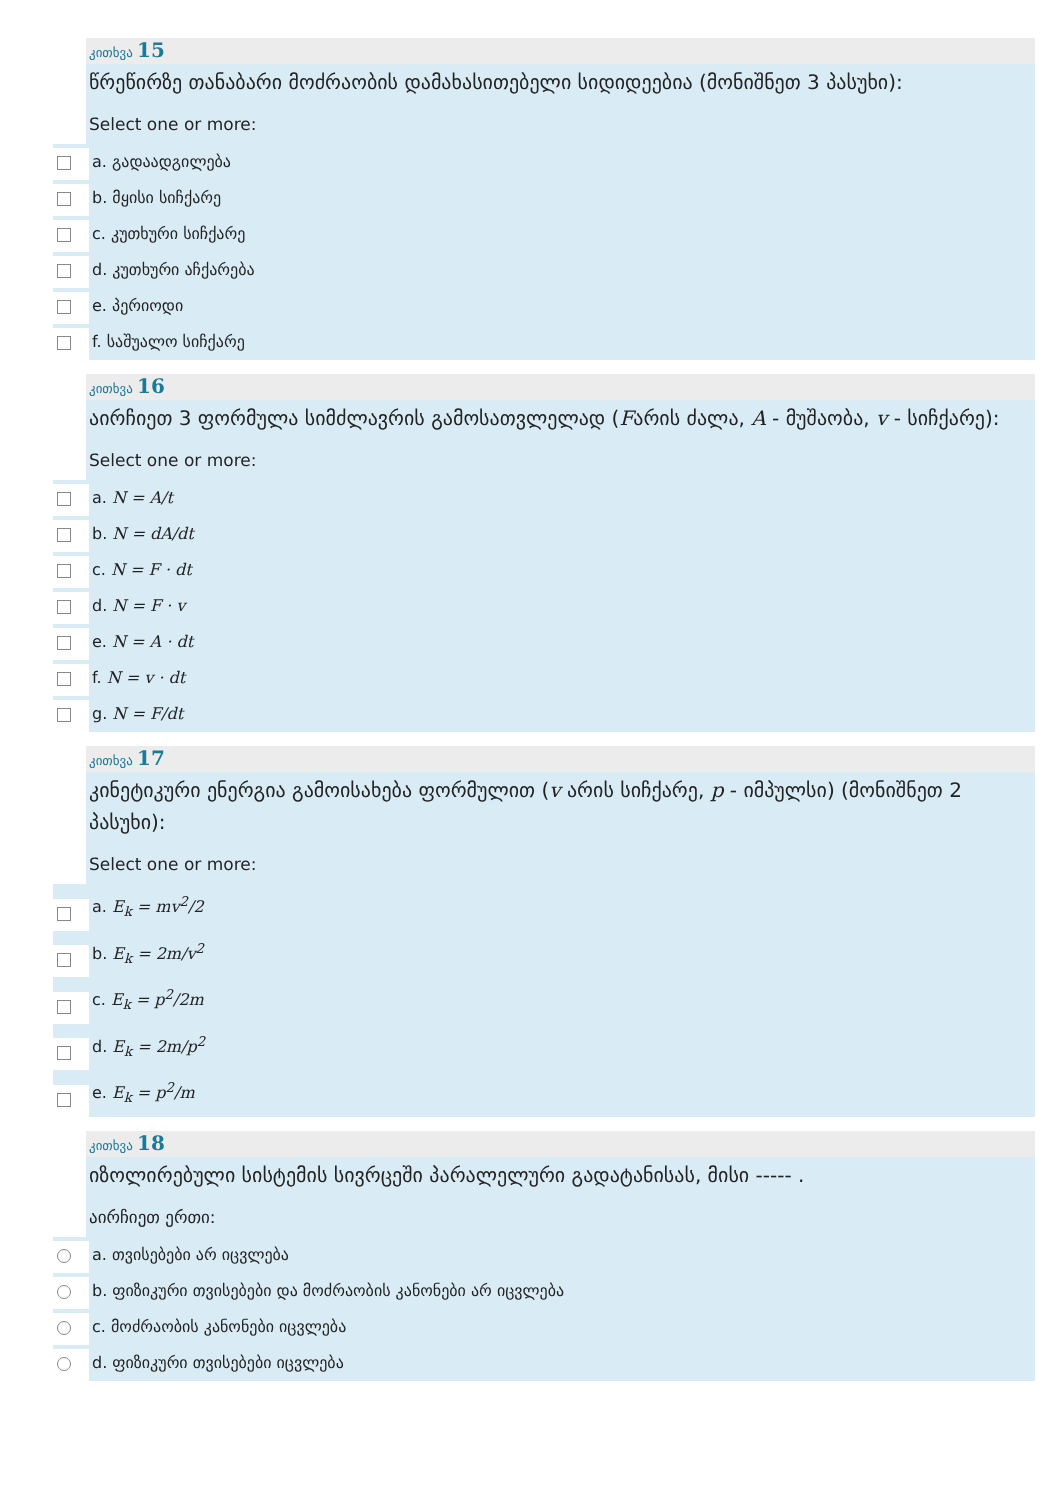კითხვა 15
წრეწირზე თანაბარი მოძრაობის დამახასითებელი სიდიდეებია (მონიშნეთ 3 პასუხი):
Select one or more:
a. გადაადგილება
b. მყისი სიჩქარე
c. კუთხური სიჩქარე
d. კუთხური აჩქარება
e. პერიოდი
f. საშუალო სიჩქარე
კითხვა 16
აირჩიეთ 3 ფორმულა სიმძლავრის გამოსათვლელად (Fარის ძალა, A - მუშაობა, v - სიჩქარე):
Select one or more:
a. N = A/t
b. N = dA/dt
c. N = F · dt
d. N = F · v
e. N = A · dt
f. N = v · dt
g. N = F/dt
კითხვა 17
კინეტიკური ენერგია გამოისახება ფორმულით (v არის სიჩქარე, p - იმპულსი) (მონიშნეთ 2 პასუხი):
Select one or more:
a. E<sub>k</sub> = mv<sup>2</sup>/2
b. E<sub>k</sub> = 2m/v<sup>2</sup>
c. E<sub>k</sub> = p<sup>2</sup>/2m
d. E<sub>k</sub> = 2m/p<sup>2</sup>
e. E<sub>k</sub> = p<sup>2</sup>/m
კითხვა 18
იზოლირებული სისტემის სივრცეში პარალელური გადატანისას, მისი ----- .
აირჩიეთ ერთი:
a. თვისებები არ იცვლება
b. ფიზიკური თვისებები და მოძრაობის კანონები არ იცვლება
c. მოძრაობის კანონები იცვლება
d. ფიზიკური თვისებები იცვლება